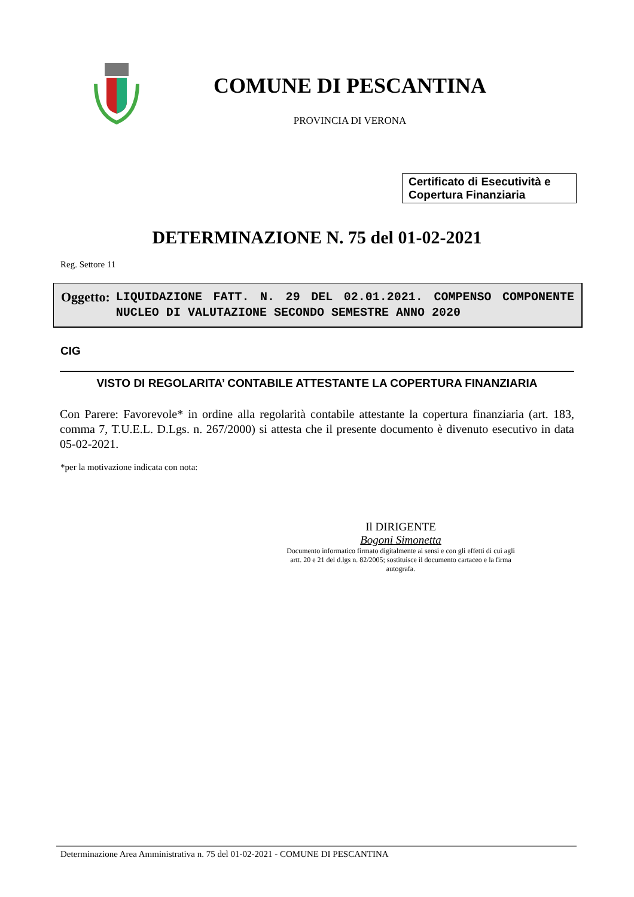COMUNE DI PESCANTINA
PROVINCIA DI VERONA
Certificato di Esecutività e Copertura Finanziaria
DETERMINAZIONE N. 75 del 01-02-2021
Reg. Settore 11
Oggetto:
LIQUIDAZIONE FATT. N. 29 DEL 02.01.2021. COMPENSO COMPONENTE NUCLEO DI VALUTAZIONE SECONDO SEMESTRE ANNO 2020
CIG
VISTO DI REGOLARITA’ CONTABILE ATTESTANTE LA COPERTURA FINANZIARIA
Con Parere: Favorevole* in ordine alla regolarità contabile attestante la copertura finanziaria (art. 183, comma 7, T.U.E.L. D.Lgs. n. 267/2000) si attesta che il presente documento è divenuto esecutivo in data 05-02-2021.
*per la motivazione indicata con nota:
Il DIRIGENTE
Bogoni Simonetta
Documento informatico firmato digitalmente ai sensi e con gli effetti di cui agli artt. 20 e 21 del d.lgs n. 82/2005; sostituisce il documento cartaceo e la firma autografa.
Determinazione Area Amministrativa n. 75 del 01-02-2021 - COMUNE DI PESCANTINA